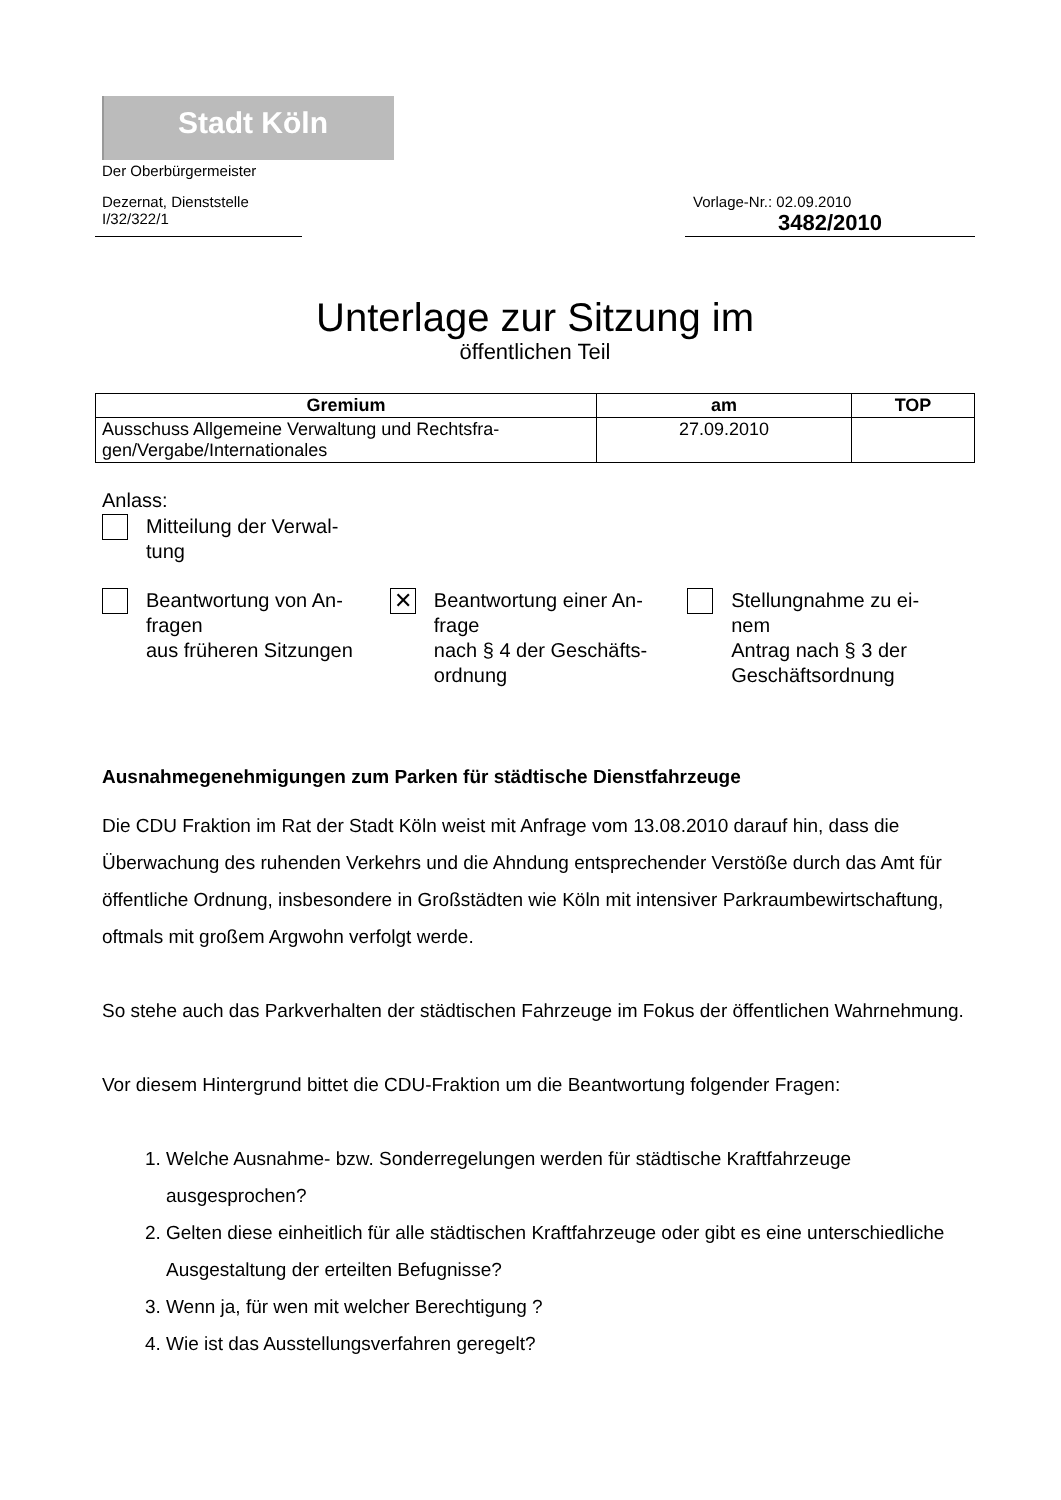Stadt Köln
Der Oberbürgermeister
Dezernat, Dienststelle
I/32/322/1
Vorlage-Nr.: 02.09.2010
3482/2010
Unterlage zur Sitzung im
öffentlichen Teil
| Gremium | am | TOP |
| --- | --- | --- |
| Ausschuss Allgemeine Verwaltung und Rechtsfra- gen/Vergabe/Internationales | 27.09.2010 | |
Anlass:
Mitteilung der Verwal-
tung
Beantwortung von An-
fragen
aus früheren Sitzungen
✕ Beantwortung einer An-
frage
nach § 4 der Geschäfts-
ordnung
Stellungnahme zu ei-
nem
Antrag nach § 3 der
Geschäftsordnung
Ausnahmegenehmigungen zum Parken für städtische Dienstfahrzeuge
Die CDU Fraktion im Rat der Stadt Köln weist mit Anfrage vom 13.08.2010 darauf hin, dass die Überwachung des ruhenden Verkehrs und die Ahndung entsprechender Verstöße durch das Amt für öffentliche Ordnung, insbesondere in Großstädten wie Köln mit intensiver Parkraumbewirtschaftung, oftmals mit großem Argwohn verfolgt werde.
So stehe auch das Parkverhalten der städtischen Fahrzeuge im Fokus der öffentlichen Wahrnehmung.
Vor diesem Hintergrund bittet die CDU-Fraktion um die Beantwortung folgender Fragen:
1. Welche Ausnahme- bzw. Sonderregelungen werden für städtische Kraftfahrzeuge ausgesprochen?
2. Gelten diese einheitlich für alle städtischen Kraftfahrzeuge oder gibt es eine unterschiedliche Ausgestaltung der erteilten Befugnisse?
3. Wenn ja, für wen mit welcher Berechtigung ?
4. Wie ist das Ausstellungsverfahren geregelt?